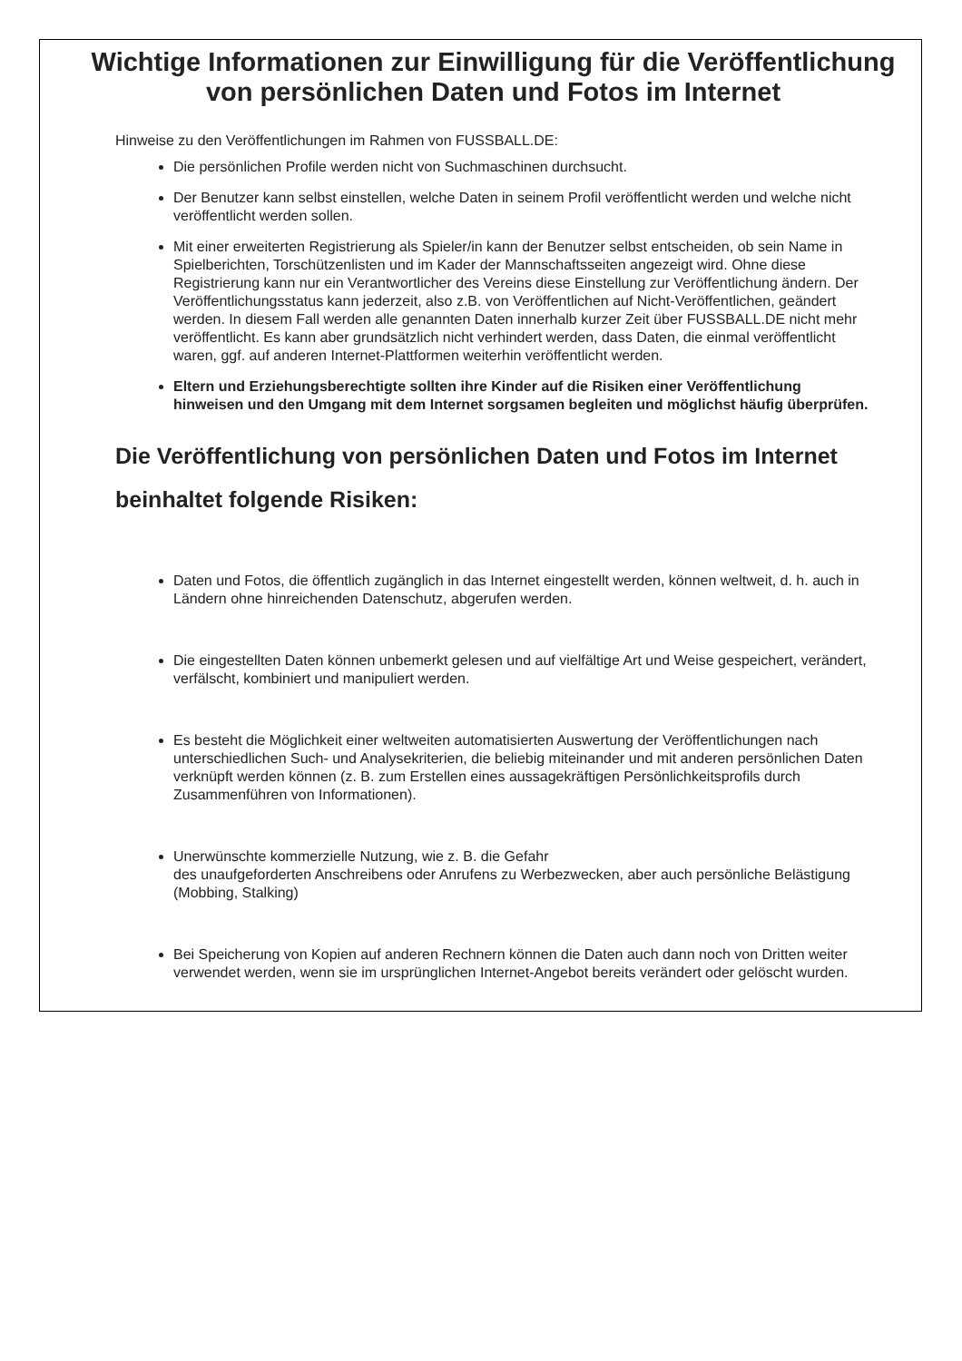Wichtige Informationen zur Einwilligung für die Veröffentlichung von persönlichen Daten und Fotos im Internet
Hinweise zu den Veröffentlichungen im Rahmen von FUSSBALL.DE:
Die persönlichen Profile werden nicht von Suchmaschinen durchsucht.
Der Benutzer kann selbst einstellen, welche Daten in seinem Profil veröffentlicht werden und welche nicht veröffentlicht werden sollen.
Mit einer erweiterten Registrierung als Spieler/in kann der Benutzer selbst entscheiden, ob sein Name in Spielberichten, Torschützenlisten und im Kader der Mannschaftsseiten angezeigt wird. Ohne diese Registrierung kann nur ein Verantwortlicher des Vereins diese Einstellung zur Veröffentlichung ändern. Der Veröffentlichungsstatus kann jederzeit, also z.B. von Veröffentlichen auf Nicht-Veröffentlichen, geändert werden. In diesem Fall werden alle genannten Daten innerhalb kurzer Zeit über FUSSBALL.DE nicht mehr veröffentlicht. Es kann aber grundsätzlich nicht verhindert werden, dass Daten, die einmal veröffentlicht waren, ggf. auf anderen Internet-Plattformen weiterhin veröffentlicht werden.
Eltern und Erziehungsberechtigte sollten ihre Kinder auf die Risiken einer Veröffentlichung hinweisen und den Umgang mit dem Internet sorgsamen begleiten und möglichst häufig überprüfen.
Die Veröffentlichung von persönlichen Daten und Fotos im Internet beinhaltet folgende Risiken:
Daten und Fotos, die öffentlich zugänglich in das Internet eingestellt werden, können weltweit, d. h. auch in Ländern ohne hinreichenden Datenschutz, abgerufen werden.
Die eingestellten Daten können unbemerkt gelesen und auf vielfältige Art und Weise gespeichert, verändert, verfälscht, kombiniert und manipuliert werden.
Es besteht die Möglichkeit einer weltweiten automatisierten Auswertung der Veröffentlichungen nach unterschiedlichen Such- und Analysekriterien, die beliebig miteinander und mit anderen persönlichen Daten verknüpft werden können (z. B. zum Erstellen eines aussagekräftigen Persönlichkeitsprofils durch Zusammenführen von Informationen).
Unerwünschte kommerzielle Nutzung, wie z. B. die Gefahr
des unaufgeforderten Anschreibens oder Anrufens zu Werbezwecken, aber auch persönliche Belästigung (Mobbing, Stalking)
Bei Speicherung von Kopien auf anderen Rechnern können die Daten auch dann noch von Dritten weiter verwendet werden, wenn sie im ursprünglichen Internet-Angebot bereits verändert oder gelöscht wurden.